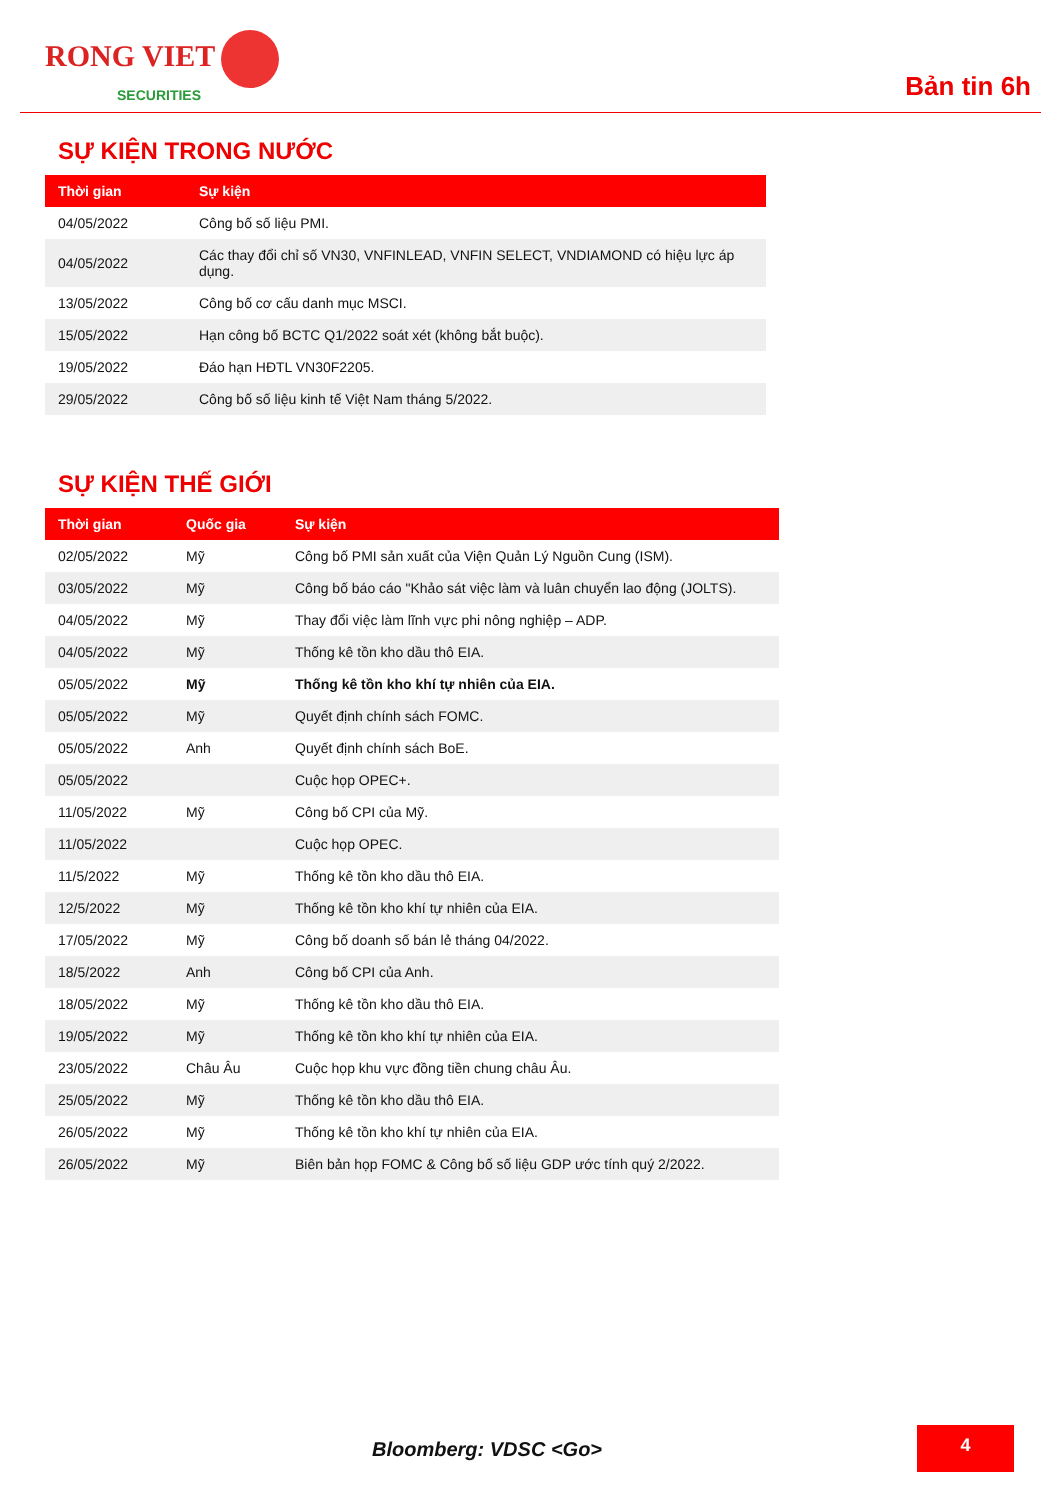RONG VIET
SECURITIES
Bản tin 6h
SỰ KIỆN TRONG NƯỚC
| Thời gian | Sự kiện |
| --- | --- |
| 04/05/2022 | Công bố số liệu PMI. |
| 04/05/2022 | Các thay đổi chỉ số VN30, VNFINLEAD, VNFIN SELECT, VNDIAMOND có hiệu lực áp dụng. |
| 13/05/2022 | Công bố cơ cấu danh mục MSCI. |
| 15/05/2022 | Hạn công bố BCTC Q1/2022 soát xét (không bắt buộc). |
| 19/05/2022 | Đáo hạn HĐTL VN30F2205. |
| 29/05/2022 | Công bố số liệu kinh tế Việt Nam tháng 5/2022. |
SỰ KIỆN THẾ GIỚI
| Thời gian | Quốc gia | Sự kiện |
| --- | --- | --- |
| 02/05/2022 | Mỹ | Công bố PMI sản xuất của Viện Quản Lý Nguồn Cung (ISM). |
| 03/05/2022 | Mỹ | Công bố báo cáo "Khảo sát việc làm và luân chuyển lao động (JOLTS). |
| 04/05/2022 | Mỹ | Thay đổi việc làm lĩnh vực phi nông nghiệp – ADP. |
| 04/05/2022 | Mỹ | Thống kê tồn kho dầu thô EIA. |
| 05/05/2022 | Mỹ | Thống kê tồn kho khí tự nhiên của EIA. |
| 05/05/2022 | Mỹ | Quyết định chính sách FOMC. |
| 05/05/2022 | Anh | Quyết định chính sách BoE. |
| 05/05/2022 | | Cuộc họp OPEC+. |
| 11/05/2022 | Mỹ | Công bố CPI của Mỹ. |
| 11/05/2022 | | Cuộc họp OPEC. |
| 11/5/2022 | Mỹ | Thống kê tồn kho dầu thô EIA. |
| 12/5/2022 | Mỹ | Thống kê tồn kho khí tự nhiên của EIA. |
| 17/05/2022 | Mỹ | Công bố doanh số bán lẻ tháng 04/2022. |
| 18/5/2022 | Anh | Công bố CPI của Anh. |
| 18/05/2022 | Mỹ | Thống kê tồn kho dầu thô EIA. |
| 19/05/2022 | Mỹ | Thống kê tồn kho khí tự nhiên của EIA. |
| 23/05/2022 | Châu Âu | Cuộc họp khu vực đồng tiền chung châu Âu. |
| 25/05/2022 | Mỹ | Thống kê tồn kho dầu thô EIA. |
| 26/05/2022 | Mỹ | Thống kê tồn kho khí tự nhiên của EIA. |
| 26/05/2022 | Mỹ | Biên bản họp FOMC & Công bố số liệu GDP ước tính quý 2/2022. |
Bloomberg: VDSC <Go>
4